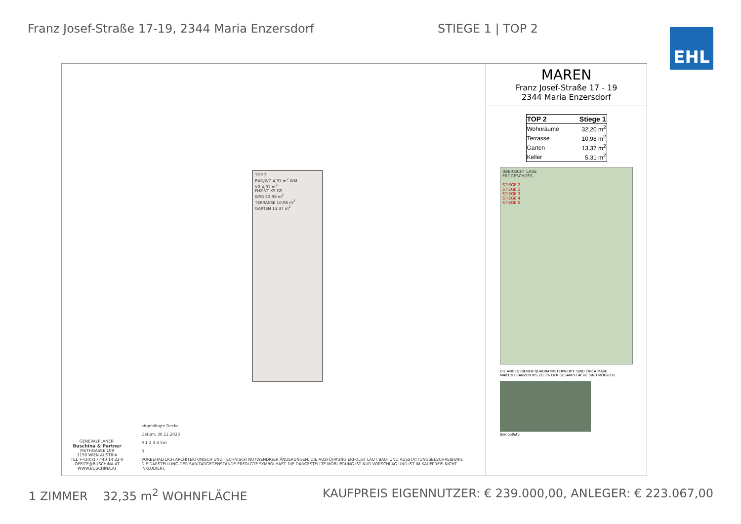Franz Josef-Straße 17-19, 2344 Maria Enzersdorf STIEGE 1 | TOP 2
EHL
TOP 2
BAD/WC 4,31 m<sup>2</sup> WM
VR 4,91 m<sup>2</sup>
FHZ-VT KS GS
WSR 22,98 m<sup>2</sup>
TERRASSE 10,98 m<sup>2</sup>
GARTEN 13,37 m<sup>2</sup>
GENERALPLANER:
Buschina & Partner
MUTHGASSE 109
1190 WIEN AUSTRIA
TEL +43(0)1 / 440 14 22-0
OFFICE@BUSCHINA.AT
WWW.BUSCHINA.AT
abgehängte Decke
Datum: 30.11.2023
0 1 2 3 4 5m
N
VORBEHALTLICH ARCHITEKTONISCH UND TECHNISCH NOTWENDIGER ÄNDERUNGEN. DIE AUSFÜHRUNG ERFOLGT LAUT BAU- UND AUSSTATTUNGSBESCHREIBUNG.
DIE DARSTELLUNG DER SANITÄRGEGENSTÄNDE ERFOLGTE SYMBOLHAFT. DIE DARGESTELLTE MÖBLIERUNG IST NUR VORSCHLAG UND IST IM KAUFPREIS NICHT INKLUDIERT.
MAREN
Franz Josef-Straße 17 - 19
2344 Maria Enzersdorf
| TOP 2 | Stiege 1 |
| --- | --- |
| Wohnräume | 32,20 m<sup>2</sup> |
| Terrasse | 10,98 m<sup>2</sup> |
| Garten | 13,37 m<sup>2</sup> |
| Keller | 5,31 m<sup>2</sup> |
ÜBERSICHT LAGE
ERDGESCHOSS
STIEGE 2
STIEGE 1
STIEGE 3
STIEGE 4
STIEGE 5
DIE ANGEGEBENEN QUADRATMETERWERTE SIND CIRCA MAßE.
MAßTOLERANZEN BIS ZU 3% DER GESAMTFLÄCHE SIND MÖGLICH.
Symbolfoto
1 ZIMMER 32,35 m<sup>2</sup> WOHNFLÄCHE
KAUFPREIS EIGENNUTZER: € 239.000,00, ANLEGER: € 223.067,00